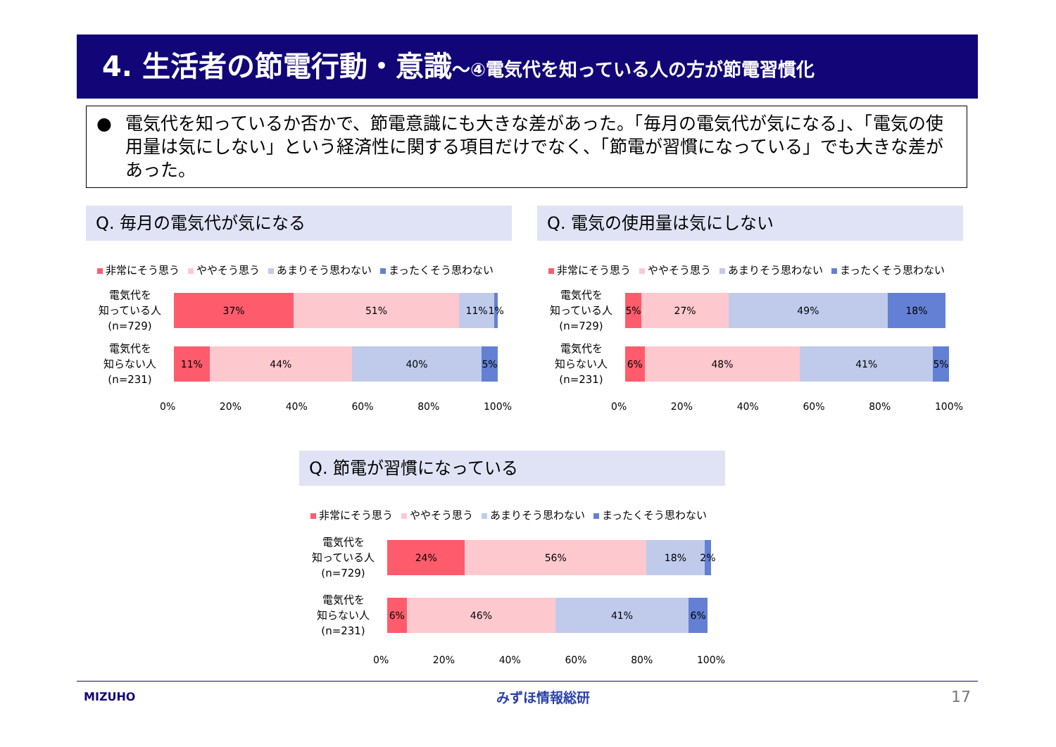4. 生活者の節電行動・意識～④電気代を知っている人の方が節電習慣化
● 電気代を知っているか否かで、節電意識にも大きな差があった。「毎月の電気代が気になる」、「電気の使用量は気にしない」という経済性に関する項目だけでなく、「節電が習慣になっている」でも大きな差があった。
Q. 毎月の電気代が気になる
非常にそう思う ややそう思う あまりそう思わない まったくそう思わない
電気代を
知っている人
(n=729)
37% 51% 11% 1%
電気代を
知らない人
(n=231)
11% 44% 40% 5%
0% 20% 40% 60% 80% 100%
Q. 電気の使用量は気にしない
非常にそう思う ややそう思う あまりそう思わない まったくそう思わない
電気代を
知っている人
(n=729)
5% 27% 49% 18%
電気代を
知らない人
(n=231)
6% 48% 41% 5%
0% 20% 40% 60% 80% 100%
Q. 節電が習慣になっている
非常にそう思う ややそう思う あまりそう思わない まったくそう思わない
電気代を
知っている人
(n=729)
24% 56% 18% 2%
電気代を
知らない人
(n=231)
6% 46% 41% 6%
0% 20% 40% 60% 80% 100%
MIZUHO みずほ情報総研 17